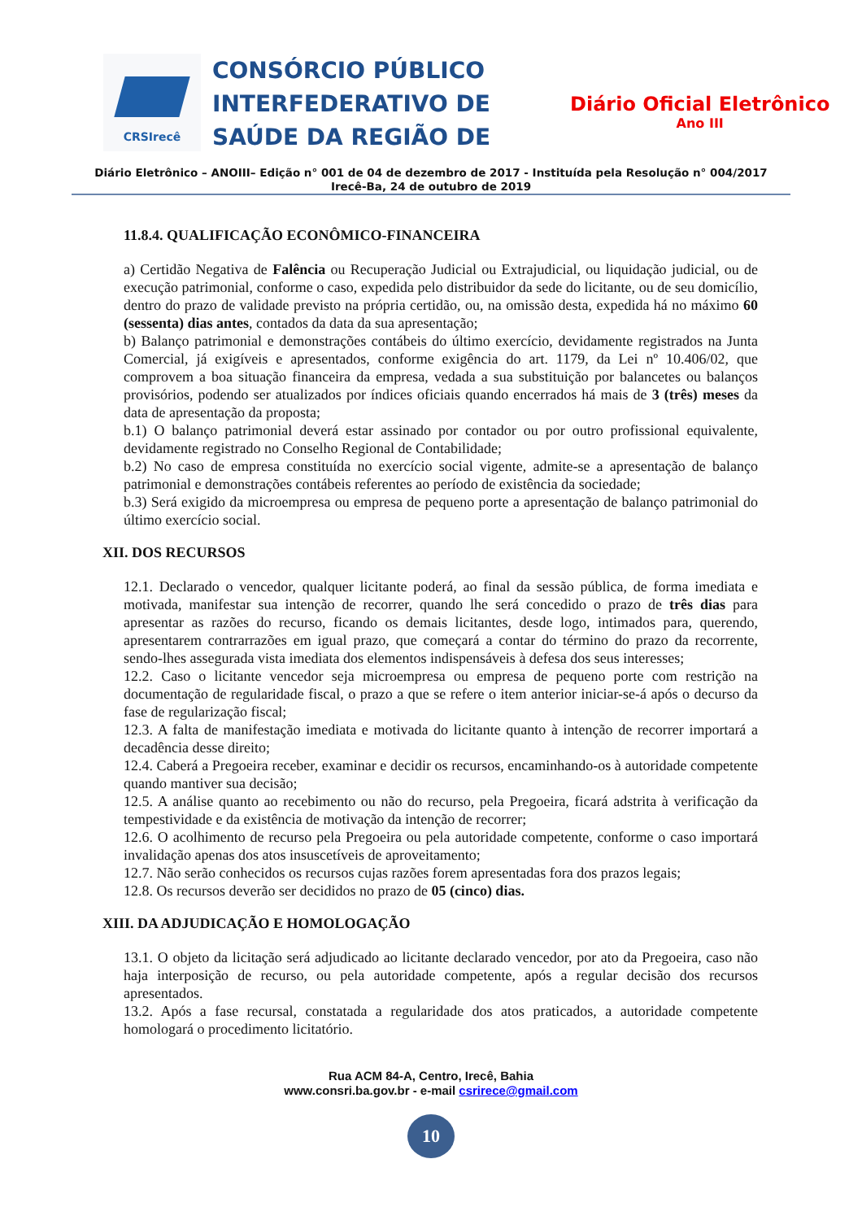CRSIrecê
CONSÓRCIO PÚBLICO INTERFEDERATIVO DE SAÚDE DA REGIÃO DE
Diário Oficial Eletrônico
Ano III
Diário Eletrônico – ANOIII– Edição n° 001 de 04 de dezembro de 2017 - Instituída pela Resolução n° 004/2017
Irecê-Ba, 24 de outubro de 2019
11.8.4. QUALIFICAÇÃO ECONÔMICO-FINANCEIRA
a) Certidão Negativa de Falência ou Recuperação Judicial ou Extrajudicial, ou liquidação judicial, ou de execução patrimonial, conforme o caso, expedida pelo distribuidor da sede do licitante, ou de seu domicílio, dentro do prazo de validade previsto na própria certidão, ou, na omissão desta, expedida há no máximo 60 (sessenta) dias antes, contados da data da sua apresentação;
b) Balanço patrimonial e demonstrações contábeis do último exercício, devidamente registrados na Junta Comercial, já exigíveis e apresentados, conforme exigência do art. 1179, da Lei nº 10.406/02, que comprovem a boa situação financeira da empresa, vedada a sua substituição por balancetes ou balanços provisórios, podendo ser atualizados por índices oficiais quando encerrados há mais de 3 (três) meses da data de apresentação da proposta;
b.1) O balanço patrimonial deverá estar assinado por contador ou por outro profissional equivalente, devidamente registrado no Conselho Regional de Contabilidade;
b.2) No caso de empresa constituída no exercício social vigente, admite-se a apresentação de balanço patrimonial e demonstrações contábeis referentes ao período de existência da sociedade;
b.3) Será exigido da microempresa ou empresa de pequeno porte a apresentação de balanço patrimonial do último exercício social.
XII. DOS RECURSOS
12.1. Declarado o vencedor, qualquer licitante poderá, ao final da sessão pública, de forma imediata e motivada, manifestar sua intenção de recorrer, quando lhe será concedido o prazo de três dias para apresentar as razões do recurso, ficando os demais licitantes, desde logo, intimados para, querendo, apresentarem contrarrazões em igual prazo, que começará a contar do término do prazo da recorrente, sendo-lhes assegurada vista imediata dos elementos indispensáveis à defesa dos seus interesses;
12.2. Caso o licitante vencedor seja microempresa ou empresa de pequeno porte com restrição na documentação de regularidade fiscal, o prazo a que se refere o item anterior iniciar-se-á após o decurso da fase de regularização fiscal;
12.3. A falta de manifestação imediata e motivada do licitante quanto à intenção de recorrer importará a decadência desse direito;
12.4. Caberá a Pregoeira receber, examinar e decidir os recursos, encaminhando-os à autoridade competente quando mantiver sua decisão;
12.5. A análise quanto ao recebimento ou não do recurso, pela Pregoeira, ficará adstrita à verificação da tempestividade e da existência de motivação da intenção de recorrer;
12.6. O acolhimento de recurso pela Pregoeira ou pela autoridade competente, conforme o caso importará invalidação apenas dos atos insuscetíveis de aproveitamento;
12.7. Não serão conhecidos os recursos cujas razões forem apresentadas fora dos prazos legais;
12.8. Os recursos deverão ser decididos no prazo de 05 (cinco) dias.
XIII. DA ADJUDICAÇÃO E HOMOLOGAÇÃO
13.1. O objeto da licitação será adjudicado ao licitante declarado vencedor, por ato da Pregoeira, caso não haja interposição de recurso, ou pela autoridade competente, após a regular decisão dos recursos apresentados.
13.2. Após a fase recursal, constatada a regularidade dos atos praticados, a autoridade competente homologará o procedimento licitatório.
Rua ACM 84-A, Centro, Irecê, Bahia
www.consri.ba.gov.br - e-mail csrirece@gmail.com
10